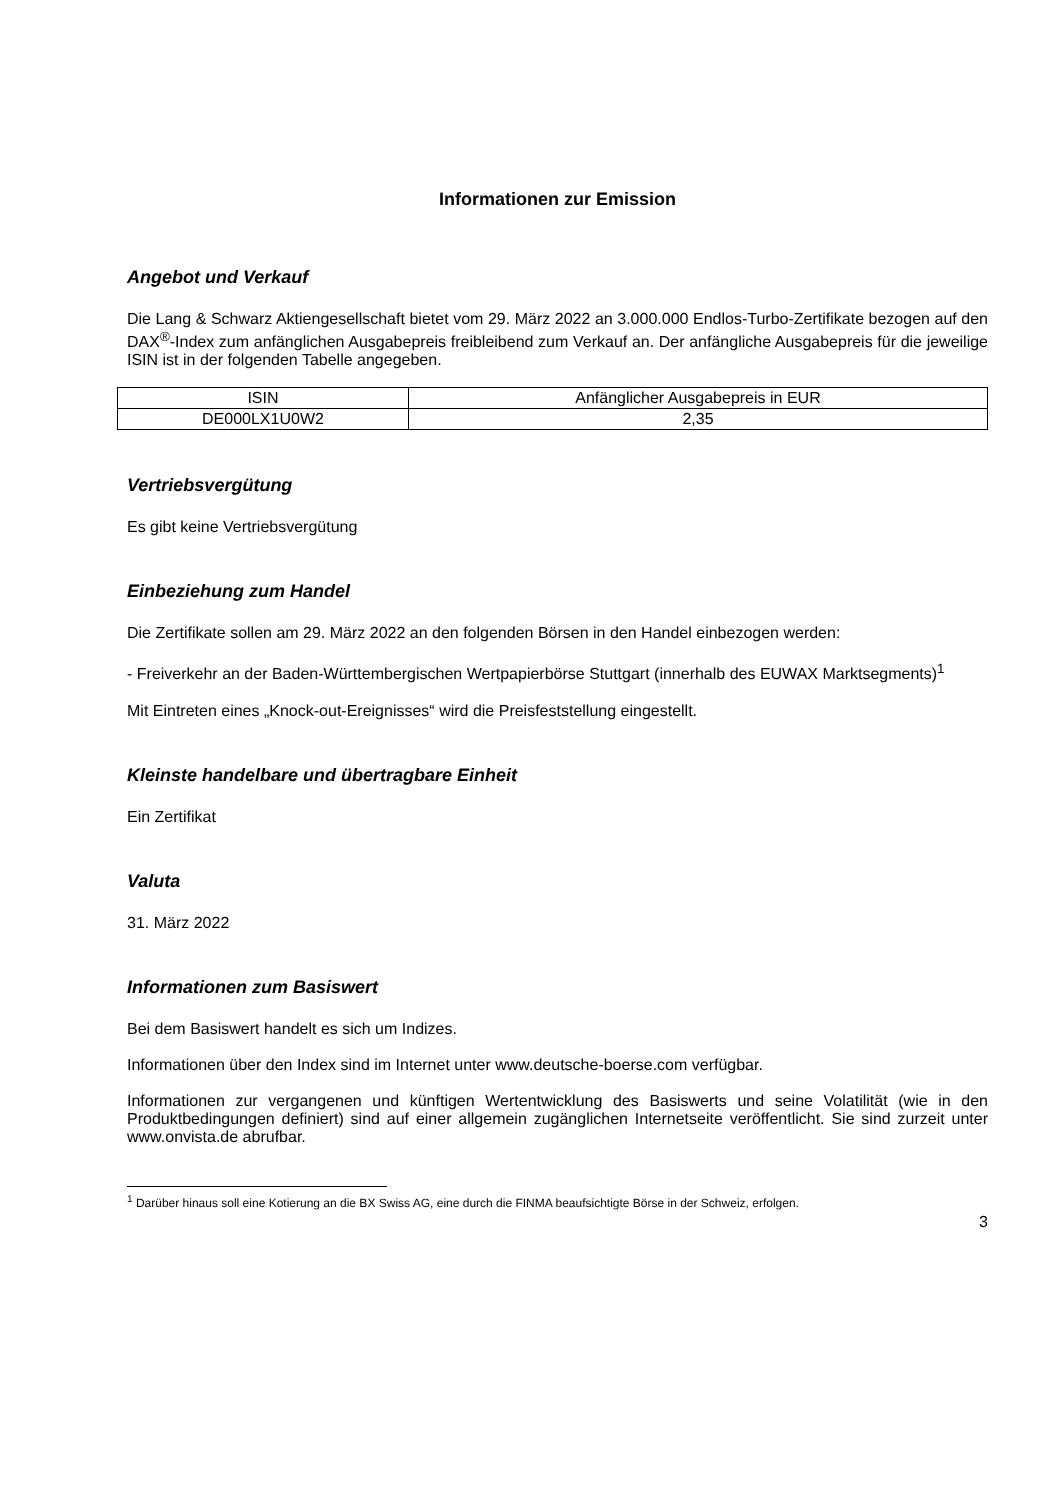Informationen zur Emission
Angebot und Verkauf
Die Lang & Schwarz Aktiengesellschaft bietet vom 29. März 2022 an 3.000.000 Endlos-Turbo-Zertifikate bezogen auf den DAX<sup>®</sup>-Index zum anfänglichen Ausgabepreis freibleibend zum Verkauf an. Der anfängliche Ausgabepreis für die jeweilige ISIN ist in der folgenden Tabelle angegeben.
| ISIN | Anfänglicher Ausgabepreis in EUR |
| --- | --- |
| DE000LX1U0W2 | 2,35 |
Vertriebsvergütung
Es gibt keine Vertriebsvergütung
Einbeziehung zum Handel
Die Zertifikate sollen am 29. März 2022 an den folgenden Börsen in den Handel einbezogen werden:
- Freiverkehr an der Baden-Württembergischen Wertpapierbörse Stuttgart (innerhalb des EUWAX Marktsegments)<sup>1</sup>
Mit Eintreten eines „Knock-out-Ereignisses“ wird die Preisfeststellung eingestellt.
Kleinste handelbare und übertragbare Einheit
Ein Zertifikat
Valuta
31. März 2022
Informationen zum Basiswert
Bei dem Basiswert handelt es sich um Indizes.
Informationen über den Index sind im Internet unter www.deutsche-boerse.com verfügbar.
Informationen zur vergangenen und künftigen Wertentwicklung des Basiswerts und seine Volatilität (wie in den Produktbedingungen definiert) sind auf einer allgemein zugänglichen Internetseite veröffentlicht. Sie sind zurzeit unter www.onvista.de abrufbar.
<sup>1</sup> Darüber hinaus soll eine Kotierung an die BX Swiss AG, eine durch die FINMA beaufsichtigte Börse in der Schweiz, erfolgen.
3